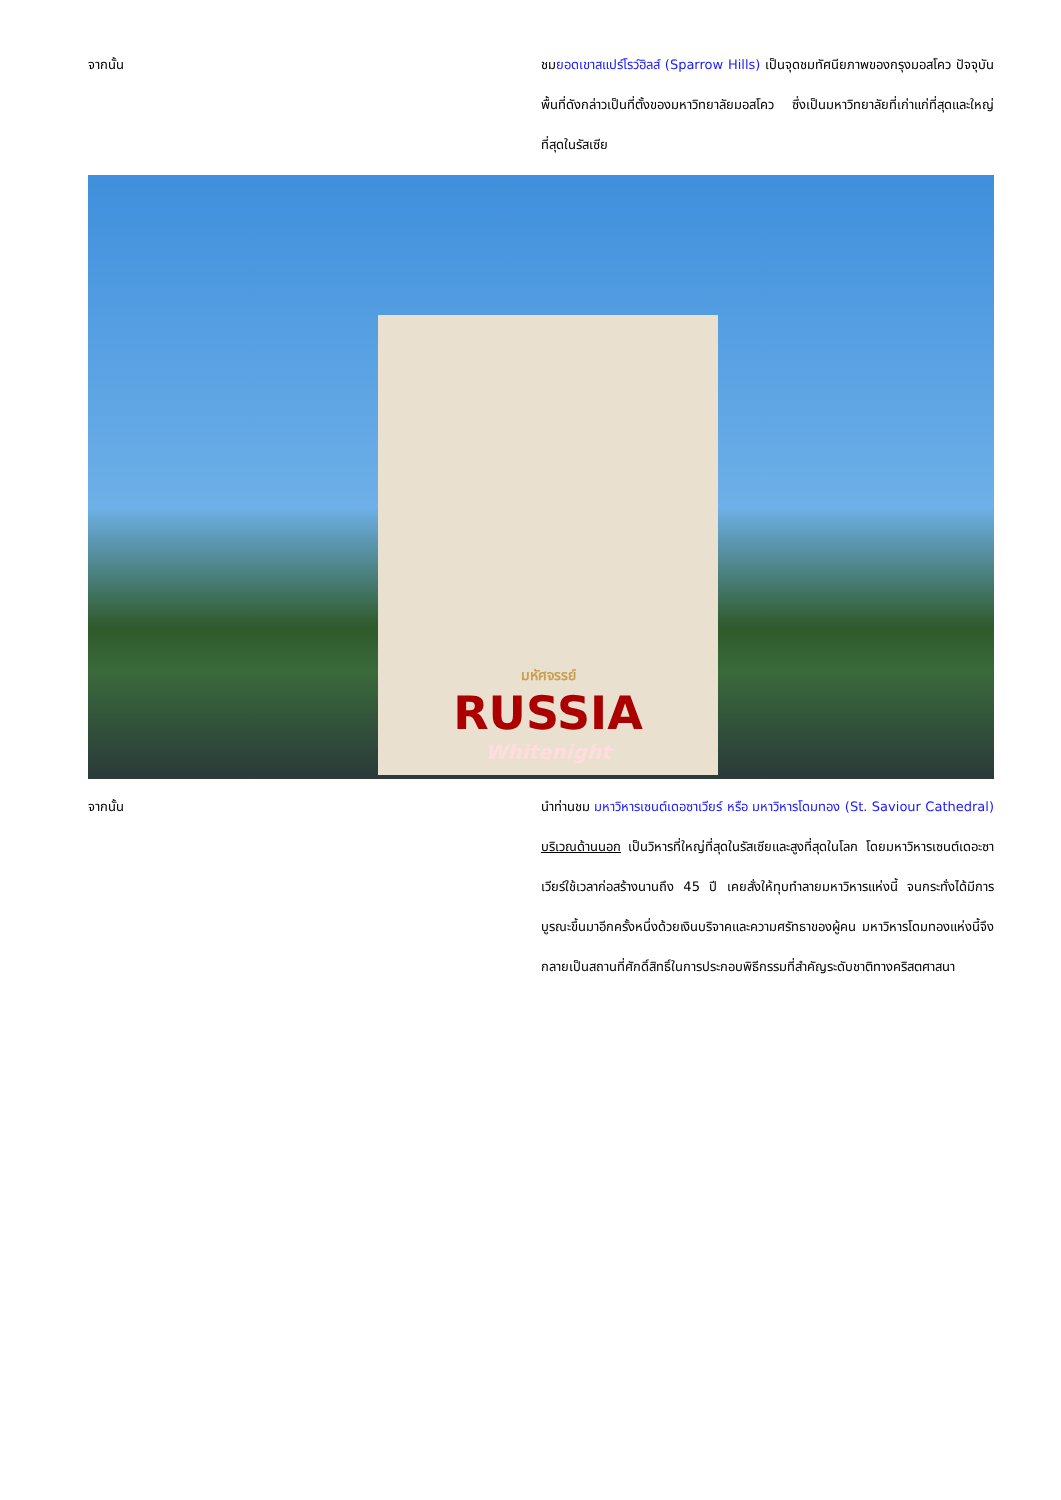จากนั้น ชมยอดเขาสแปร์โรว์ฮิลส์ (Sparrow Hills) เป็นจุดชมทัศนียภาพของกรุงมอสโคว ปัจจุบันพื้นที่ดังกล่าวเป็นที่ตั้งของมหาวิทยาลัยมอสโคว ซึ่งเป็นมหาวิทยาลัยที่เก่าแก่ที่สุดและใหญ่ที่สุดในรัสเซีย
มหัศจรรย์
RUSSIA
Whitenight
จากนั้น นำท่านชม มหาวิหารเซนต์เดอซาเวียร์ หรือ มหาวิหารโดมทอง (St. Saviour Cathedral) บริเวณด้านนอก เป็นวิหารที่ใหญ่ที่สุดในรัสเซียและสูงที่สุดในโลก โดยมหาวิหารเซนต์เดอะซาเวียร์ใช้เวลาก่อสร้างนานถึง 45 ปี เคยสั่งให้ทุบทำลายมหาวิหารแห่งนี้ จนกระทั่งได้มีการบูรณะขึ้นมาอีกครั้งหนึ่งด้วยเงินบริจาคและความศรัทธาของผู้คน มหาวิหารโดมทองแห่งนี้จึงกลายเป็นสถานที่ศักดิ์สิทธิ์ในการประกอบพิธีกรรมที่สำคัญระดับชาติทางคริสตศาสนา